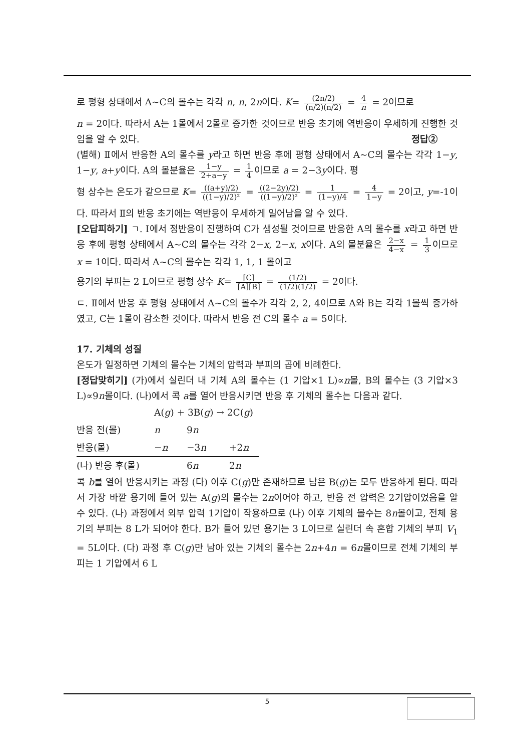로 평형 상태에서 A~C의 몰수는 각각 n, n, 2n이다. K= (2n/2) (n/2)(n/2) = 4 n = 2이므로
n = 2이다. 따라서 A는 1몰에서 2몰로 증가한 것이므로 반응 초기에 역반응이 우세하게 진행한 것임을 알 수 있다. 정답②
(별해) Ⅱ에서 반응한 A의 몰수를 y라고 하면 반응 후에 평형 상태에서 A~C의 몰수는 각각 1−y, 1−y, a+y이다. A의 몰분율은 1−y 2+a−y = 1 4 이므로 a = 2−3y이다. 평
형 상수는 온도가 같으므로 K= ((a+y)/2) ((1−y)/2)² = ((2−2y)/2) ((1−y)/2)² = 1 (1−y)/4 = 4 1−y = 2이고, y=-1이
다. 따라서 Ⅱ의 반응 초기에는 역반응이 우세하게 일어남을 알 수 있다.
[오답피하기] ㄱ. Ⅰ에서 정반응이 진행하여 C가 생성될 것이므로 반응한 A의 몰수를 x라고 하면 반응 후에 평형 상태에서 A~C의 몰수는 각각 2−x, 2−x, x이다. A의 몰분율은 2−x 4−x = 1 3 이므로 x = 1이다. 따라서 A~C의 몰수는 각각 1, 1, 1 몰이고
용기의 부피는 2 L이므로 평형 상수 K= [C] [A][B] = (1/2) (1/2)(1/2) = 2이다.
ㄷ. Ⅱ에서 반응 후 평형 상태에서 A~C의 몰수가 각각 2, 2, 4이므로 A와 B는 각각 1몰씩 증가하였고, C는 1몰이 감소한 것이다. 따라서 반응 전 C의 몰수 a = 5이다.
17. 기체의 성질
온도가 일정하면 기체의 몰수는 기체의 압력과 부피의 곱에 비례한다.
[정답맞히기] (가)에서 실린더 내 기체 A의 몰수는 (1 기압×1 L)∝n몰, B의 몰수는 (3 기압×3 L)∝9n몰이다. (나)에서 콕 a를 열어 반응시키면 반응 후 기체의 몰수는 다음과 같다.
| | A( g ) + 3B( g ) → 2C( g ) | | |
| 반응 전(몰) | n | 9 n | |
| 반응(몰) | − n | −3 n | +2 n |
| (나) 반응 후(몰) | | 6 n | 2 n |
콕 b를 열어 반응시키는 과정 (다) 이후 C(g)만 존재하므로 남은 B(g)는 모두 반응하게 된다. 따라서 가장 바깥 용기에 들어 있는 A(g)의 몰수는 2n이어야 하고, 반응 전 압력은 2기압이었음을 알 수 있다. (나) 과정에서 외부 압력 1기압이 작용하므로 (나) 이후 기체의 몰수는 8n몰이고, 전체 용기의 부피는 8 L가 되어야 한다. B가 들어 있던 용기는 3 L이므로 실린더 속 혼합 기체의 부피 V<sub>1</sub> = 5L이다. (다) 과정 후 C(g)만 남아 있는 기체의 몰수는 2n+4n = 6n몰이므로 전체 기체의 부피는 1 기압에서 6 L
5